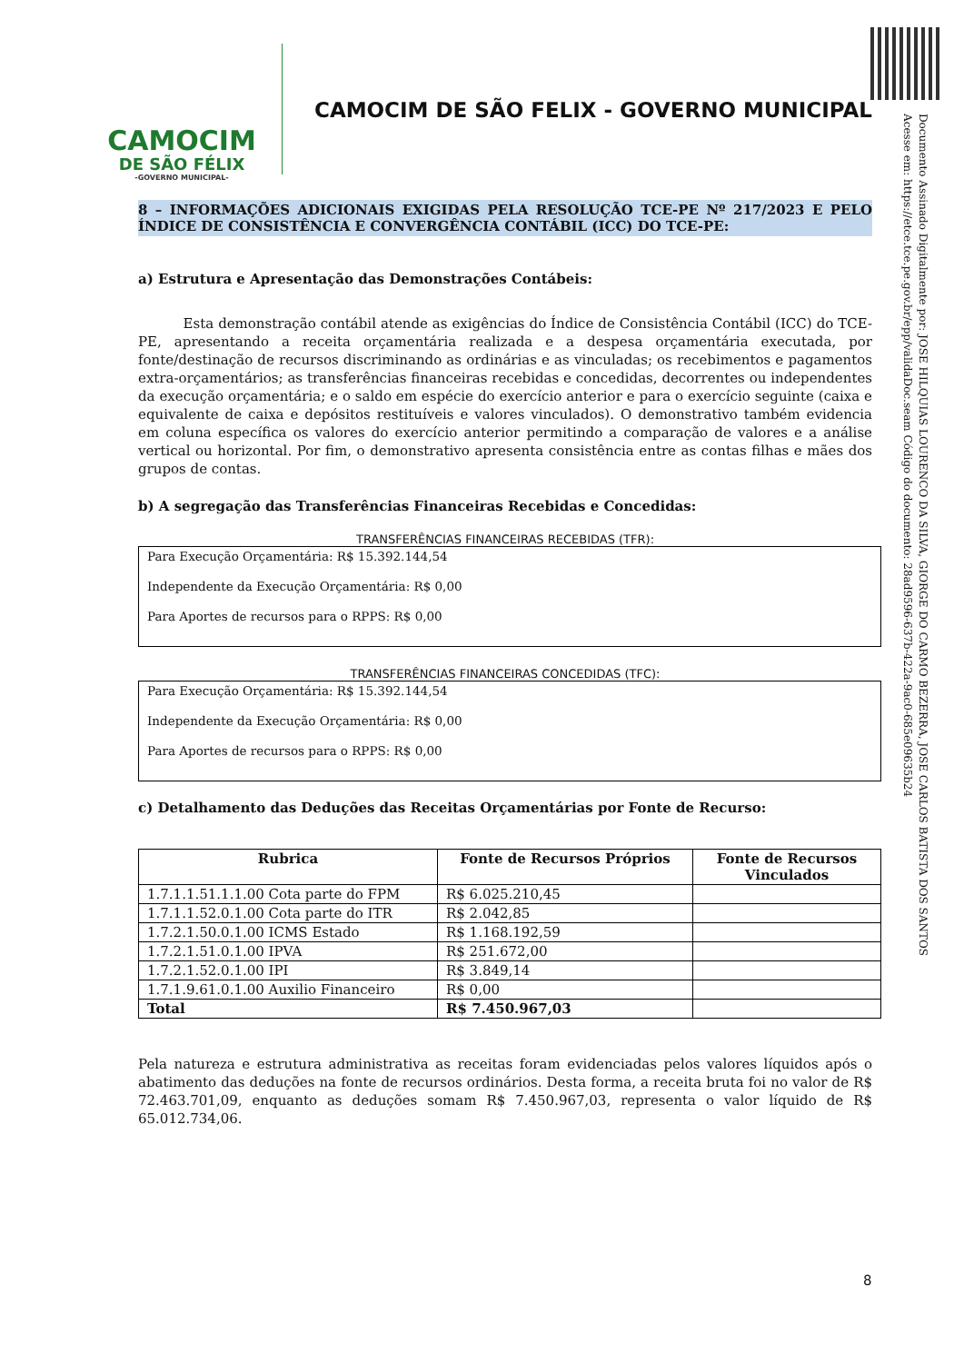CAMOCIM
DE SÃO FÉLIX
-GOVERNO MUNICIPAL-
CAMOCIM DE SÃO FELIX - GOVERNO MUNICIPAL
Documento Assinado Digitalmente por: JOSE HILQUIAS LOURENCO DA SILVA, GIORGE DO CARMO BEZERRA, JOSE CARLOS BATISTA DOS SANTOS
Acesse em: https://etce.tce.pe.gov.br/epp/validaDoc.seam Código do documento: 28ad9596-637b-422a-9ac0-685e09635b24
8 – INFORMAÇÕES ADICIONAIS EXIGIDAS PELA RESOLUÇÃO TCE-PE Nº 217/2023 E PELO ÍNDICE DE CONSISTÊNCIA E CONVERGÊNCIA CONTÁBIL (ICC) DO TCE-PE:
a) Estrutura e Apresentação das Demonstrações Contábeis:
Esta demonstração contábil atende as exigências do Índice de Consistência Contábil (ICC) do TCE-PE, apresentando a receita orçamentária realizada e a despesa orçamentária executada, por fonte/destinação de recursos discriminando as ordinárias e as vinculadas; os recebimentos e pagamentos extra-orçamentários; as transferências financeiras recebidas e concedidas, decorrentes ou independentes da execução orçamentária; e o saldo em espécie do exercício anterior e para o exercício seguinte (caixa e equivalente de caixa e depósitos restituíveis e valores vinculados). O demonstrativo também evidencia em coluna específica os valores do exercício anterior permitindo a comparação de valores e a análise vertical ou horizontal. Por fim, o demonstrativo apresenta consistência entre as contas filhas e mães dos grupos de contas.
b) A segregação das Transferências Financeiras Recebidas e Concedidas:
TRANSFERÊNCIAS FINANCEIRAS RECEBIDAS (TFR):
Para Execução Orçamentária: R$ 15.392.144,54
Independente da Execução Orçamentária: R$ 0,00
Para Aportes de recursos para o RPPS: R$ 0,00
TRANSFERÊNCIAS FINANCEIRAS CONCEDIDAS (TFC):
Para Execução Orçamentária: R$ 15.392.144,54
Independente da Execução Orçamentária: R$ 0,00
Para Aportes de recursos para o RPPS: R$ 0,00
c) Detalhamento das Deduções das Receitas Orçamentárias por Fonte de Recurso:
| Rubrica | Fonte de Recursos Próprios | Fonte de Recursos Vinculados |
| --- | --- | --- |
| 1.7.1.1.51.1.1.00 Cota parte do FPM | R$ 6.025.210,45 | |
| 1.7.1.1.52.0.1.00 Cota parte do ITR | R$ 2.042,85 | |
| 1.7.2.1.50.0.1.00 ICMS Estado | R$ 1.168.192,59 | |
| 1.7.2.1.51.0.1.00 IPVA | R$ 251.672,00 | |
| 1.7.2.1.52.0.1.00 IPI | R$ 3.849,14 | |
| 1.7.1.9.61.0.1.00 Auxilio Financeiro | R$ 0,00 | |
| Total | R$ 7.450.967,03 | |
Pela natureza e estrutura administrativa as receitas foram evidenciadas pelos valores líquidos após o abatimento das deduções na fonte de recursos ordinários. Desta forma, a receita bruta foi no valor de R$ 72.463.701,09, enquanto as deduções somam R$ 7.450.967,03, representa o valor líquido de R$ 65.012.734,06.
8